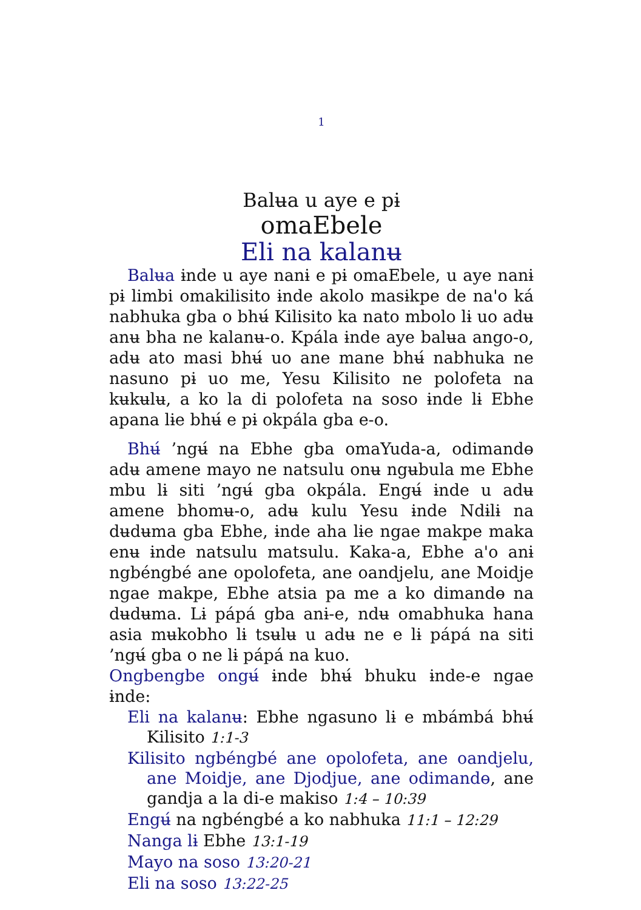1
Balʉa u aye e pɨ
omaEbele
Eli na kalanʉ
Balʉa ɨnde u aye nanɨ e pɨ omaEbele, u aye nanɨ pɨ limbi omakilisito ɨnde akolo masɨkpe de na'o ká nabhuka gba o bhʉ́ Kilisito ka nato mbolo lɨ uo adʉ anʉ bha ne kalanʉ-o. Kpála ɨnde aye balʉa ango-o, adʉ ato masi bhʉ́ uo ane mane bhʉ́ nabhuka ne nasuno pɨ uo me, Yesu Kilisito ne polofeta na kʉkʉlʉ, a ko la di polofeta na soso ɨnde lɨ Ebhe apana lɨe bhʉ́ e pɨ okpála gba e-o.
Bhʉ́ ’ngʉ́ na Ebhe gba omaYuda-a, odimandɵ adʉ amene mayo ne natsulu onʉ ngʉbula me Ebhe mbu lɨ siti ’ngʉ́ gba okpála. Engʉ́ ɨnde u adʉ amene bhomʉ-o, adʉ kulu Yesu ɨnde Ndɨlɨ na dʉdʉma gba Ebhe, ɨnde aha lɨe ngae makpe maka enʉ ɨnde natsulu matsulu. Kaka-a, Ebhe a'o anɨ ngbéngbé ane opolofeta, ane oandjelu, ane Moidje ngae makpe, Ebhe atsia pa me a ko dimandɵ na dʉdʉma. Lɨ pápá gba anɨ-e, ndʉ omabhuka hana asia mʉkobho lɨ tsʉlʉ u adʉ ne e lɨ pápá na siti ’ngʉ́ gba o ne lɨ pápá na kuo.
Ongbengbe ongʉ́ ɨnde bhʉ́ bhuku ɨnde-e ngae ɨnde:
Eli na kalanʉ: Ebhe ngasuno lɨ e mbámbá bhʉ́ Kilisito 1:1-3
Kilisito ngbéngbé ane opolofeta, ane oandjelu, ane Moidje, ane Djodjue, ane odimandɵ, ane gandja a la di-e makiso 1:4 – 10:39
Engʉ́ na ngbéngbé a ko nabhuka 11:1 – 12:29
Nanga lɨ Ebhe 13:1-19
Mayo na soso 13:20-21
Eli na soso 13:22-25